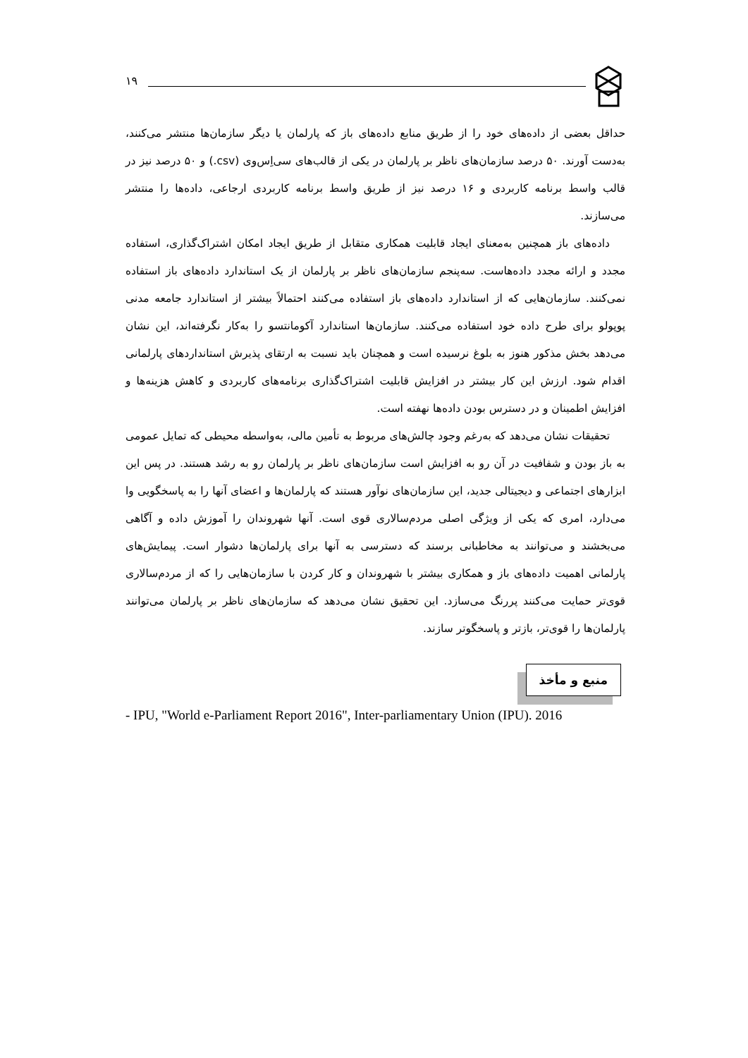۱۹
حداقل بعضی از داده‌های خود را از طریق منابع داده‌های باز که پارلمان یا دیگر سازمان‌ها منتشر می‌کنند، به‌دست آورند. ۵۰ درصد سازمان‌های ناظر بر پارلمان در یکی از قالب‌های سی‌اِس‌وی (csv.) و ۵۰ درصد نیز در قالب واسط برنامه کاربردی و ۱۶ درصد نیز از طریق واسط برنامه کاربردی ارجاعی، داده‌ها را منتشر می‌سازند.
داده‌های باز همچنین به‌معنای ایجاد قابلیت همکاری متقابل از طریق ایجاد امکان اشتراک‌گذاری، استفاده مجدد و ارائه مجدد داده‌هاست. سه‌پنجم سازمان‌های ناظر بر پارلمان از یک استاندارد داده‌های باز استفاده نمی‌کنند. سازمان‌هایی که از استاندارد داده‌های باز استفاده می‌کنند احتمالاً بیشتر از استاندارد جامعه مدنی پوپولو برای طرح داده خود استفاده می‌کنند. سازمان‌ها استاندارد آکومانتسو را به‌کار نگرفته‌اند، این نشان می‌دهد بخش مذکور هنوز به بلوغ نرسیده است و همچنان باید نسبت به ارتقای پذیرش استانداردهای پارلمانی اقدام شود. ارزش این کار بیشتر در افزایش قابلیت اشتراک‌گذاری برنامه‌های کاربردی و کاهش هزینه‌ها و افزایش اطمینان و در دسترس بودن داده‌ها نهفته است.
تحقیقات نشان می‌دهد که به‌رغم وجود چالش‌های مربوط به تأمین مالی، به‌واسطه محیطی که تمایل عمومی به باز بودن و شفافیت در آن رو به افزایش است سازمان‌های ناظر بر پارلمان رو به رشد هستند. در پس این ابزارهای اجتماعی و دیجیتالی جدید، این سازمان‌های نوآور هستند که پارلمان‌ها و اعضای آنها را به پاسخگویی وا می‌دارد، امری که یکی از ویژگی اصلی مردم‌سالاری قوی است. آنها شهروندان را آموزش داده و آگاهی می‌بخشند و می‌توانند به مخاطبانی برسند که دسترسی به آنها برای پارلمان‌ها دشوار است. پیمایش‌های پارلمانی اهمیت داده‌های باز و همکاری بیشتر با شهروندان و کار کردن با سازمان‌هایی را که از مردم‌سالاری قوی‌تر حمایت می‌کنند پررنگ می‌سازد. این تحقیق نشان می‌دهد که سازمان‌های ناظر بر پارلمان می‌توانند پارلمان‌ها را قوی‌تر، بازتر و پاسخگوتر سازند.
منبع و مأخذ
- IPU, "World e-Parliament Report 2016", Inter-parliamentary Union (IPU). 2016